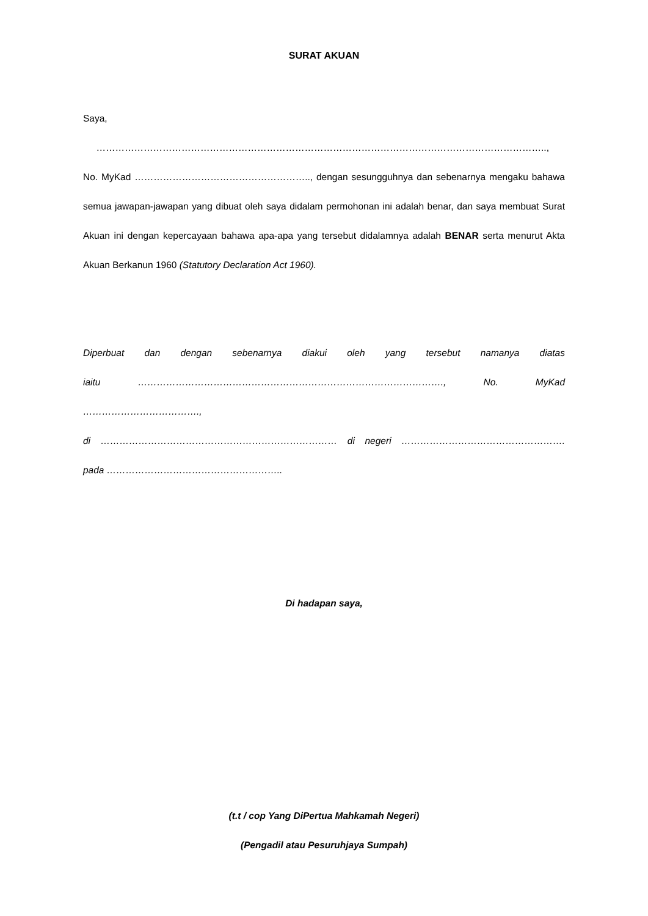SURAT AKUAN
Saya, ……………………………………………………………………………………………………………………………..,
No. MyKad ……………………………………………….., dengan sesungguhnya dan sebenarnya mengaku bahawa semua jawapan-jawapan yang dibuat oleh saya didalam permohonan ini adalah benar, dan saya membuat Surat Akuan ini dengan kepercayaan bahawa apa-apa yang tersebut didalamnya adalah BENAR serta menurut Akta Akuan Berkanun 1960 (Statutory Declaration Act 1960).
Diperbuat dan dengan sebenarnya diakui oleh yang tersebut namanya diatas
iaitu ……………………………………………………………………………………., No. MyKad ……………………………….,
di ………………………………………………………………… di negeri …………………………………………….
pada ………………………………………………..
Di hadapan saya,
(t.t / cop Yang DiPertua Mahkamah Negeri)
(Pengadil atau Pesuruhjaya Sumpah)